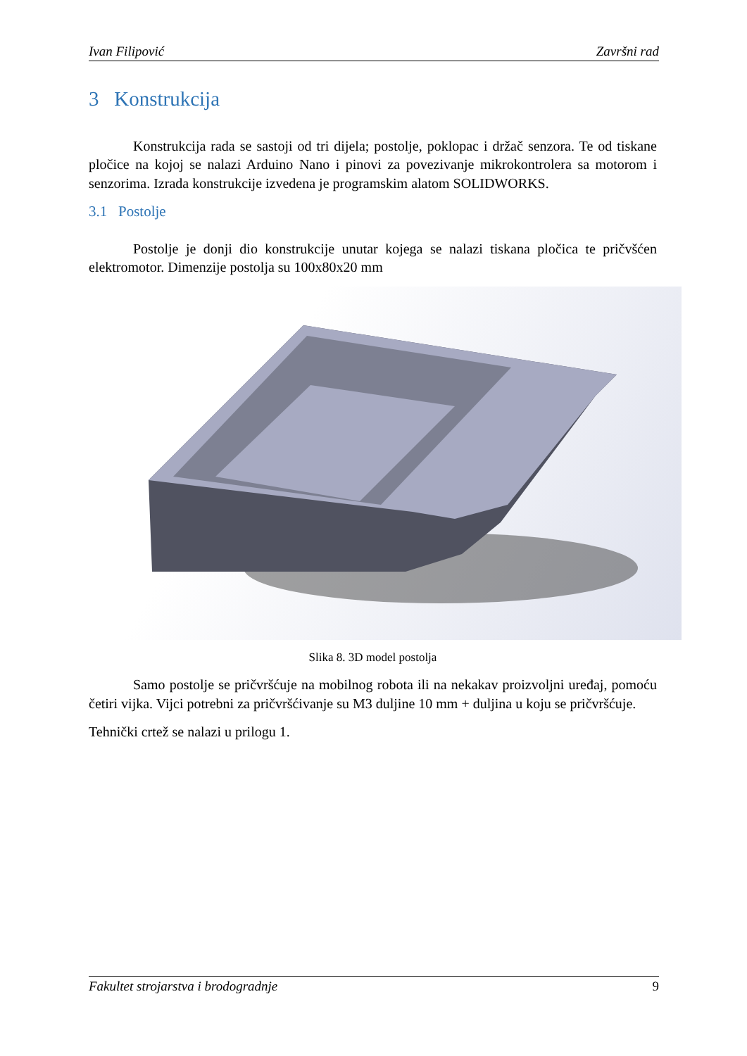Ivan Filipović Završni rad
3 Konstrukcija
Konstrukcija rada se sastoji od tri dijela; postolje, poklopac i držač senzora. Te od tiskane pločice na kojoj se nalazi Arduino Nano i pinovi za povezivanje mikrokontrolera sa motorom i senzorima. Izrada konstrukcije izvedena je programskim alatom SOLIDWORKS.
3.1 Postolje
Postolje je donji dio konstrukcije unutar kojega se nalazi tiskana pločica te pričvšćen elektromotor. Dimenzije postolja su 100x80x20 mm
Slika 8. 3D model postolja
Samo postolje se pričvršćuje na mobilnog robota ili na nekakav proizvoljni uređaj, pomoću četiri vijka. Vijci potrebni za pričvršćivanje su M3 duljine 10 mm + duljina u koju se pričvršćuje.
Tehnički crtež se nalazi u prilogu 1.
Fakultet strojarstva i brodogradnje 9